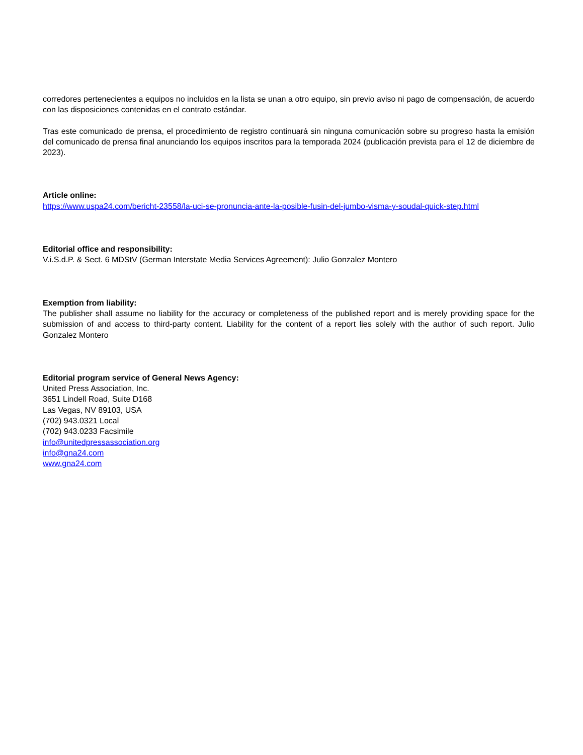corredores pertenecientes a equipos no incluidos en la lista se unan a otro equipo, sin previo aviso ni pago de compensación, de acuerdo con las disposiciones contenidas en el contrato estándar.
Tras este comunicado de prensa, el procedimiento de registro continuará sin ninguna comunicación sobre su progreso hasta la emisión del comunicado de prensa final anunciando los equipos inscritos para la temporada 2024 (publicación prevista para el 12 de diciembre de 2023).
Article online:
https://www.uspa24.com/bericht-23558/la-uci-se-pronuncia-ante-la-posible-fusin-del-jumbo-visma-y-soudal-quick-step.html
Editorial office and responsibility:
V.i.S.d.P. & Sect. 6 MDStV (German Interstate Media Services Agreement): Julio Gonzalez Montero
Exemption from liability:
The publisher shall assume no liability for the accuracy or completeness of the published report and is merely providing space for the submission of and access to third-party content. Liability for the content of a report lies solely with the author of such report. Julio Gonzalez Montero
Editorial program service of General News Agency:
United Press Association, Inc.
3651 Lindell Road, Suite D168
Las Vegas, NV 89103, USA
(702) 943.0321 Local
(702) 943.0233 Facsimile
info@unitedpressassociation.org
info@gna24.com
www.gna24.com